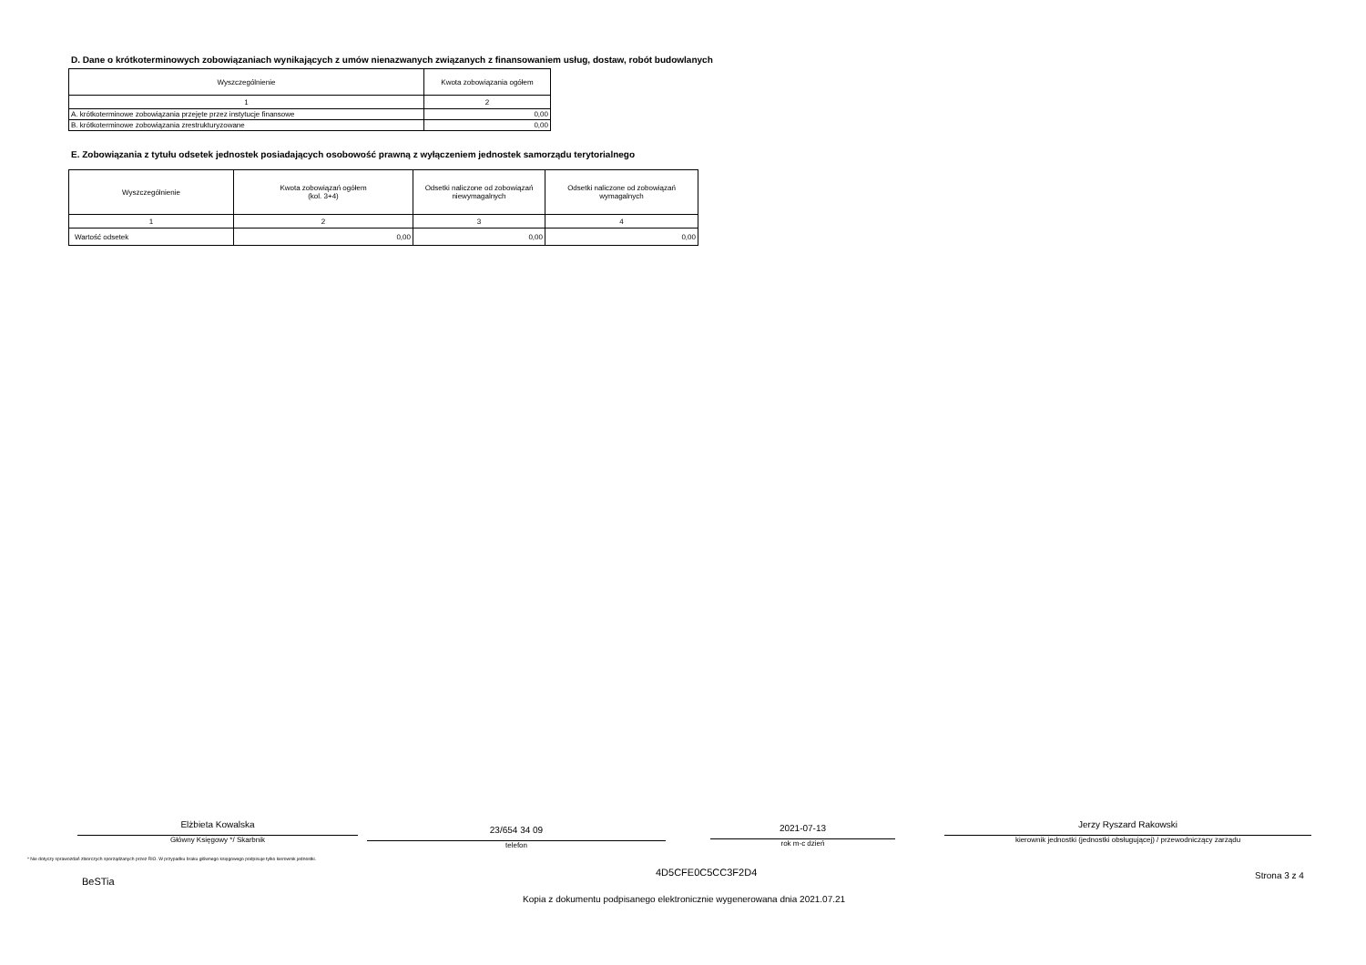D. Dane o krótkoterminowych zobowiązaniach wynikających z umów nienazwanych związanych z finansowaniem usług, dostaw, robót budowlanych
| Wyszczególnienie | Kwota zobowiązania ogółem |
| --- | --- |
| 1 | 2 |
| A. krótkoterminowe zobowiązania przejęte przez instytucje finansowe | 0,00 |
| B. krótkoterminowe zobowiązania zrestrukturyzowane | 0,00 |
E. Zobowiązania z tytułu odsetek jednostek posiadających osobowość prawną z wyłączeniem jednostek samorządu terytorialnego
| Wyszczególnienie | Kwota zobowiązań ogółem (kol. 3+4) | Odsetki naliczone od zobowiązań niewymagalnych | Odsetki naliczone od zobowiązań wymagalnych |
| --- | --- | --- | --- |
| 1 | 2 | 3 | 4 |
| Wartość odsetek | 0,00 | 0,00 | 0,00 |
Elżbieta Kowalska
Główny Księgowy */ Skarbnik
23/654 34 09
telefon
2021-07-13
rok m-c dzień
Jerzy Ryszard Rakowski
kierownik jednostki (jednostki obsługującej) / przewodniczący zarządu
* Nie dotyczy sprawozdań zbiorczych sporządzanych przez RIO. W przypadku braku głównego księgowego podpisuje tylko kierownik jednostki.
BeSTia
4D5CFE0C5CC3F2D4 Strona 3 z 4
Kopia z dokumentu podpisanego elektronicznie wygenerowana dnia 2021.07.21